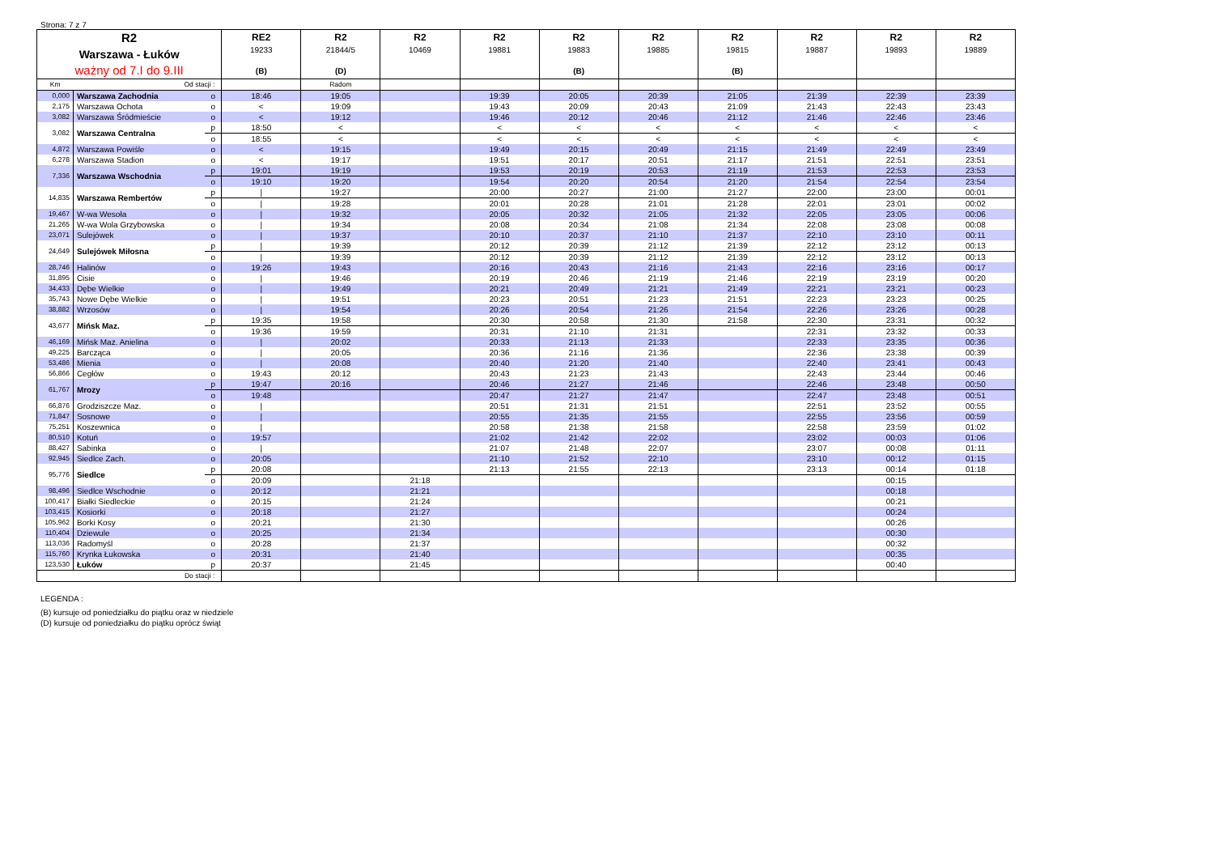Strona: 7 z 7
| R2 Warszawa - Łuków ważny od 7.I do 9.III | | | RE2 19233 (B) | R2 21844/5 (D) | R2 10469 | R2 19881 | R2 19883 (B) | R2 19885 | R2 19815 (B) | R2 19887 | R2 19893 | R2 19889 |
| --- | --- | --- | --- | --- | --- | --- | --- | --- | --- | --- | --- | --- |
| Km | Od stacji : | | | Radom | | | | | | | | |
| 0,000 | Warszawa Zachodnia | o | 18:46 | 19:05 | | 19:39 | 20:05 | 20:39 | 21:05 | 21:39 | 22:39 | 23:39 |
| 2,175 | Warszawa Ochota | o | < | 19:09 | | 19:43 | 20:09 | 20:43 | 21:09 | 21:43 | 22:43 | 23:43 |
| 3,082 | Warszawa Śródmieście | o | < | 19:12 | | 19:46 | 20:12 | 20:46 | 21:12 | 21:46 | 22:46 | 23:46 |
| 3,082 | Warszawa Centralna | p | 18:50 | < | | < | < | < | < | < | < | < |
| | | o | 18:55 | < | | < | < | < | < | < | < | < |
| 4,872 | Warszawa Powiśle | o | < | 19:15 | | 19:49 | 20:15 | 20:49 | 21:15 | 21:49 | 22:49 | 23:49 |
| 6,278 | Warszawa Stadion | o | < | 19:17 | | 19:51 | 20:17 | 20:51 | 21:17 | 21:51 | 22:51 | 23:51 |
| 7,336 | Warszawa Wschodnia | p | 19:01 | 19:19 | | 19:53 | 20:19 | 20:53 | 21:19 | 21:53 | 22:53 | 23:53 |
| | | o | 19:10 | 19:20 | | 19:54 | 20:20 | 20:54 | 21:20 | 21:54 | 22:54 | 23:54 |
| 14,835 | Warszawa Rembertów | p | / | 19:27 | | 20:00 | 20:27 | 21:00 | 21:27 | 22:00 | 23:00 | 00:01 |
| | | o | / | 19:28 | | 20:01 | 20:28 | 21:01 | 21:28 | 22:01 | 23:01 | 00:02 |
| 19,467 | W-wa Wesoła | o | / | 19:32 | | 20:05 | 20:32 | 21:05 | 21:32 | 22:05 | 23:05 | 00:06 |
| 21,265 | W-wa Wola Grzybowska | o | / | 19:34 | | 20:08 | 20:34 | 21:08 | 21:34 | 22:08 | 23:08 | 00:08 |
| 23,071 | Sulejówek | o | / | 19:37 | | 20:10 | 20:37 | 21:10 | 21:37 | 22:10 | 23:10 | 00:11 |
| 24,649 | Sulejówek Miłosna | p | / | 19:39 | | 20:12 | 20:39 | 21:12 | 21:39 | 22:12 | 23:12 | 00:13 |
| | | o | / | 19:39 | | 20:12 | 20:39 | 21:12 | 21:39 | 22:12 | 23:12 | 00:13 |
| 28,746 | Halinów | o | 19:26 | 19:43 | | 20:16 | 20:43 | 21:16 | 21:43 | 22:16 | 23:16 | 00:17 |
| 31,895 | Cisie | o | / | 19:46 | | 20:19 | 20:46 | 21:19 | 21:46 | 22:19 | 23:19 | 00:20 |
| 34,433 | Dębe Wielkie | o | / | 19:49 | | 20:21 | 20:49 | 21:21 | 21:49 | 22:21 | 23:21 | 00:23 |
| 35,743 | Nowe Dębe Wielkie | o | / | 19:51 | | 20:23 | 20:51 | 21:23 | 21:51 | 22:23 | 23:23 | 00:25 |
| 38,882 | Wrzosów | o | / | 19:54 | | 20:26 | 20:54 | 21:26 | 21:54 | 22:26 | 23:26 | 00:28 |
| 43,677 | Mińsk Maz. | p | 19:35 | 19:58 | | 20:30 | 20:58 | 21:30 | 21:58 | 22:30 | 23:31 | 00:32 |
| | | o | 19:36 | 19:59 | | 20:31 | 21:10 | 21:31 | | 22:31 | 23:32 | 00:33 |
| 46,169 | Mińsk Maz. Anielina | o | / | 20:02 | | 20:33 | 21:13 | 21:33 | | 22:33 | 23:35 | 00:36 |
| 49,225 | Barcząca | o | / | 20:05 | | 20:36 | 21:16 | 21:36 | | 22:36 | 23:38 | 00:39 |
| 53,486 | Mienia | o | / | 20:08 | | 20:40 | 21:20 | 21:40 | | 22:40 | 23:41 | 00:43 |
| 56,866 | Cegłów | o | 19:43 | 20:12 | | 20:43 | 21:23 | 21:43 | | 22:43 | 23:44 | 00:46 |
| 61,767 | Mrozy | p | 19:47 | 20:16 | | 20:46 | 21:27 | 21:46 | | 22:46 | 23:48 | 00:50 |
| | | o | 19:48 | | | 20:47 | 21:27 | 21:47 | | 22:47 | 23:48 | 00:51 |
| 66,876 | Grodziszcze Maz. | o | / | | | 20:51 | 21:31 | 21:51 | | 22:51 | 23:52 | 00:55 |
| 71,847 | Sosnowe | o | / | | | 20:55 | 21:35 | 21:55 | | 22:55 | 23:56 | 00:59 |
| 75,251 | Koszewnica | o | / | | | 20:58 | 21:38 | 21:58 | | 22:58 | 23:59 | 01:02 |
| 80,510 | Kotuń | o | 19:57 | | | 21:02 | 21:42 | 22:02 | | 23:02 | 00:03 | 01:06 |
| 88,427 | Sabinka | o | / | | | 21:07 | 21:48 | 22:07 | | 23:07 | 00:08 | 01:11 |
| 92,945 | Siedlce Zach. | o | 20:05 | | | 21:10 | 21:52 | 22:10 | | 23:10 | 00:12 | 01:15 |
| 95,776 | Siedlce | p | 20:08 | | | 21:13 | 21:55 | 22:13 | | 23:13 | 00:14 | 01:18 |
| | | o | 20:09 | | 21:18 | | | | | | 00:15 | |
| 98,496 | Siedlce Wschodnie | o | 20:12 | | 21:21 | | | | | | 00:18 | |
| 100,417 | Białki Siedleckie | o | 20:15 | | 21:24 | | | | | | 00:21 | |
| 103,415 | Kosiorki | o | 20:18 | | 21:27 | | | | | | 00:24 | |
| 105,962 | Borki Kosy | o | 20:21 | | 21:30 | | | | | | 00:26 | |
| 110,404 | Dziewule | o | 20:25 | | 21:34 | | | | | | 00:30 | |
| 113,036 | Radomyśl | o | 20:28 | | 21:37 | | | | | | 00:32 | |
| 115,760 | Krynka Łukowska | o | 20:31 | | 21:40 | | | | | | 00:35 | |
| 123,530 | Łuków | p | 20:37 | | 21:45 | | | | | | 00:40 | |
| Do stacji : | | | | | | | | | | | | |
LEGENDA :
(B) kursuje od poniedziałku do piątku oraz w niedziele
(D) kursuje od poniedziałku do piątku oprócz świąt